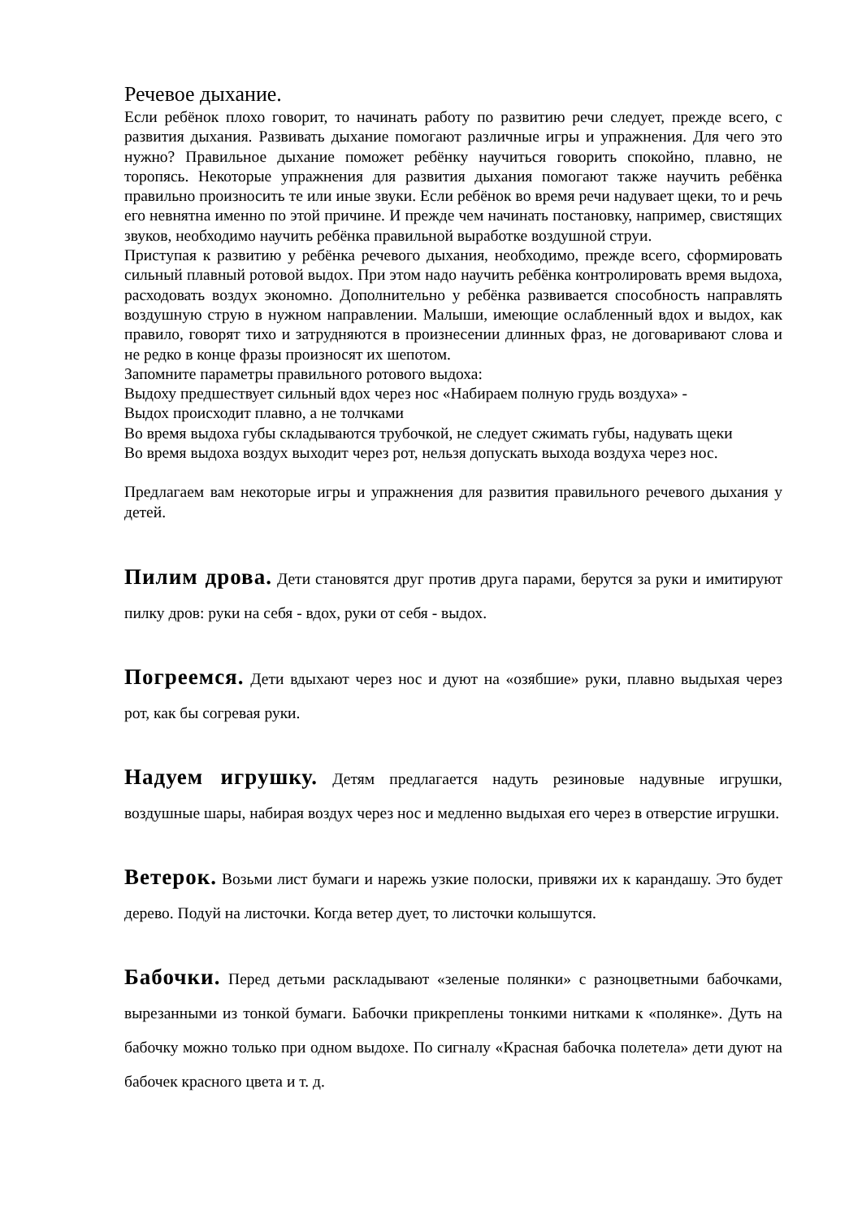Речевое дыхание.
Если ребёнок плохо говорит, то начинать работу по развитию речи следует, прежде всего, с развития дыхания. Развивать дыхание помогают различные игры и упражнения. Для чего это нужно? Правильное дыхание поможет ребёнку научиться говорить спокойно, плавно, не торопясь. Некоторые упражнения для развития дыхания помогают также научить ребёнка правильно произносить те или иные звуки. Если ребёнок во время речи надувает щеки, то и речь его невнятна именно по этой причине. И прежде чем начинать постановку, например, свистящих звуков, необходимо научить ребёнка правильной выработке воздушной струи.
Приступая к развитию у ребёнка речевого дыхания, необходимо, прежде всего, сформировать сильный плавный ротовой выдох. При этом надо научить ребёнка контролировать время выдоха, расходовать воздух экономно. Дополнительно у ребёнка развивается способность направлять воздушную струю в нужном направлении. Малыши, имеющие ослабленный вдох и выдох, как правило, говорят тихо и затрудняются в произнесении длинных фраз, не договаривают слова и не редко в конце фразы произносят их шепотом.
Запомните параметры правильного ротового выдоха:
Выдоху предшествует сильный вдох через нос «Набираем полную грудь воздуха» -
Выдох происходит плавно, а не толчками
Во время выдоха губы складываются трубочкой, не следует сжимать губы, надувать щеки
Во время выдоха воздух выходит через рот, нельзя допускать выхода воздуха через нос.
Предлагаем вам некоторые игры и упражнения для развития правильного речевого дыхания у детей.
Пилим дрова. Дети становятся друг против друга парами, берутся за руки и имитируют пилку дров: руки на себя - вдох, руки от себя - выдох.
Погреемся. Дети вдыхают через нос и дуют на «озябшие» руки, плавно выдыхая через рот, как бы согревая руки.
Надуем игрушку. Детям предлагается надуть резиновые надувные игрушки, воздушные шары, набирая воздух через нос и медленно выдыхая его через в отверстие игрушки.
Ветерок. Возьми лист бумаги и нарежь узкие полоски, привяжи их к карандашу. Это будет дерево. Подуй на листочки. Когда ветер дует, то листочки колышутся.
Бабочки. Перед детьми раскладывают «зеленые полянки» с разноцветными бабочками, вырезанными из тонкой бумаги. Бабочки прикреплены тонкими нитками к «полянке». Дуть на бабочку можно только при одном выдохе. По сигналу «Красная бабочка полетела» дети дуют на бабочек красного цвета и т. д.